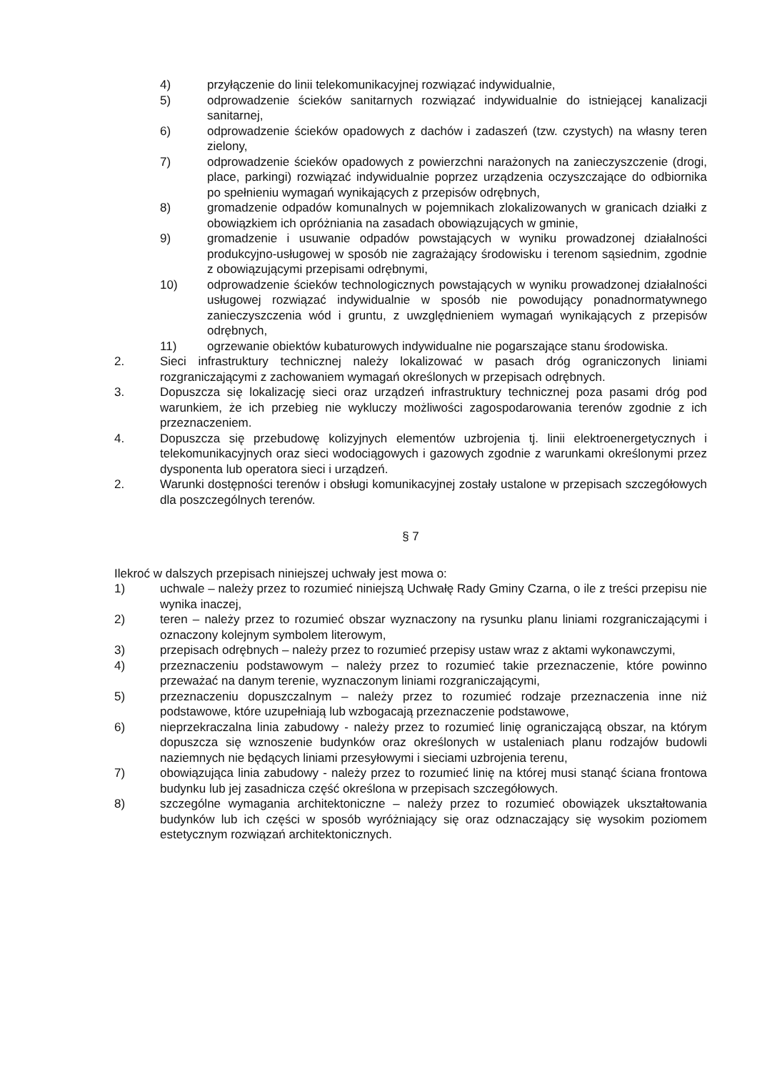4) przyłączenie do linii telekomunikacyjnej rozwiązać indywidualnie,
5) odprowadzenie ścieków sanitarnych rozwiązać indywidualnie do istniejącej kanalizacji sanitarnej,
6) odprowadzenie ścieków opadowych z dachów i zadaszeń (tzw. czystych) na własny teren zielony,
7) odprowadzenie ścieków opadowych z powierzchni narażonych na zanieczyszczenie (drogi, place, parkingi) rozwiązać indywidualnie poprzez urządzenia oczyszczające do odbiornika po spełnieniu wymagań wynikających z przepisów odrębnych,
8) gromadzenie odpadów komunalnych w pojemnikach zlokalizowanych w granicach działki z obowiązkiem ich opróżniania na zasadach obowiązujących w gminie,
9) gromadzenie i usuwanie odpadów powstających w wyniku prowadzonej działalności produkcyjno-usługowej w sposób nie zagrażający środowisku i terenom sąsiednim, zgodnie z obowiązującymi przepisami odrębnymi,
10) odprowadzenie ścieków technologicznych powstających w wyniku prowadzonej działalności usługowej rozwiązać indywidualnie w sposób nie powodujący ponadnormatywnego zanieczyszczenia wód i gruntu, z uwzględnieniem wymagań wynikających z przepisów odrębnych,
11) ogrzewanie obiektów kubaturowych indywidualne nie pogarszające stanu środowiska.
2. Sieci infrastruktury technicznej należy lokalizować w pasach dróg ograniczonych liniami rozgraniczającymi z zachowaniem wymagań określonych w przepisach odrębnych.
3. Dopuszcza się lokalizację sieci oraz urządzeń infrastruktury technicznej poza pasami dróg pod warunkiem, że ich przebieg nie wykluczy możliwości zagospodarowania terenów zgodnie z ich przeznaczeniem.
4. Dopuszcza się przebudowę kolizyjnych elementów uzbrojenia tj. linii elektroenergetycznych i telekomunikacyjnych oraz sieci wodociągowych i gazowych zgodnie z warunkami określonymi przez dysponenta lub operatora sieci i urządzeń.
2. Warunki dostępności terenów i obsługi komunikacyjnej zostały ustalone w przepisach szczegółowych dla poszczególnych terenów.
§ 7
Ilekroć w dalszych przepisach niniejszej uchwały jest mowa o:
1) uchwale – należy przez to rozumieć niniejszą Uchwałę Rady Gminy Czarna, o ile z treści przepisu nie wynika inaczej,
2) teren – należy przez to rozumieć obszar wyznaczony na rysunku planu liniami rozgraniczającymi i oznaczony kolejnym symbolem literowym,
3) przepisach odrębnych – należy przez to rozumieć przepisy ustaw wraz z aktami wykonawczymi,
4) przeznaczeniu podstawowym – należy przez to rozumieć takie przeznaczenie, które powinno przeważać na danym terenie, wyznaczonym liniami rozgraniczającymi,
5) przeznaczeniu dopuszczalnym – należy przez to rozumieć rodzaje przeznaczenia inne niż podstawowe, które uzupełniają lub wzbogacają przeznaczenie podstawowe,
6) nieprzekraczalna linia zabudowy - należy przez to rozumieć linię ograniczającą obszar, na którym dopuszcza się wznoszenie budynków oraz określonych w ustaleniach planu rodzajów budowli naziemnych nie będących liniami przesyłowymi i sieciami uzbrojenia terenu,
7) obowiązująca linia zabudowy - należy przez to rozumieć linię na której musi stanąć ściana frontowa budynku lub jej zasadnicza część określona w przepisach szczegółowych.
8) szczególne wymagania architektoniczne – należy przez to rozumieć obowiązek ukształtowania budynków lub ich części w sposób wyróżniający się oraz odznaczający się wysokim poziomem estetycznym rozwiązań architektonicznych.